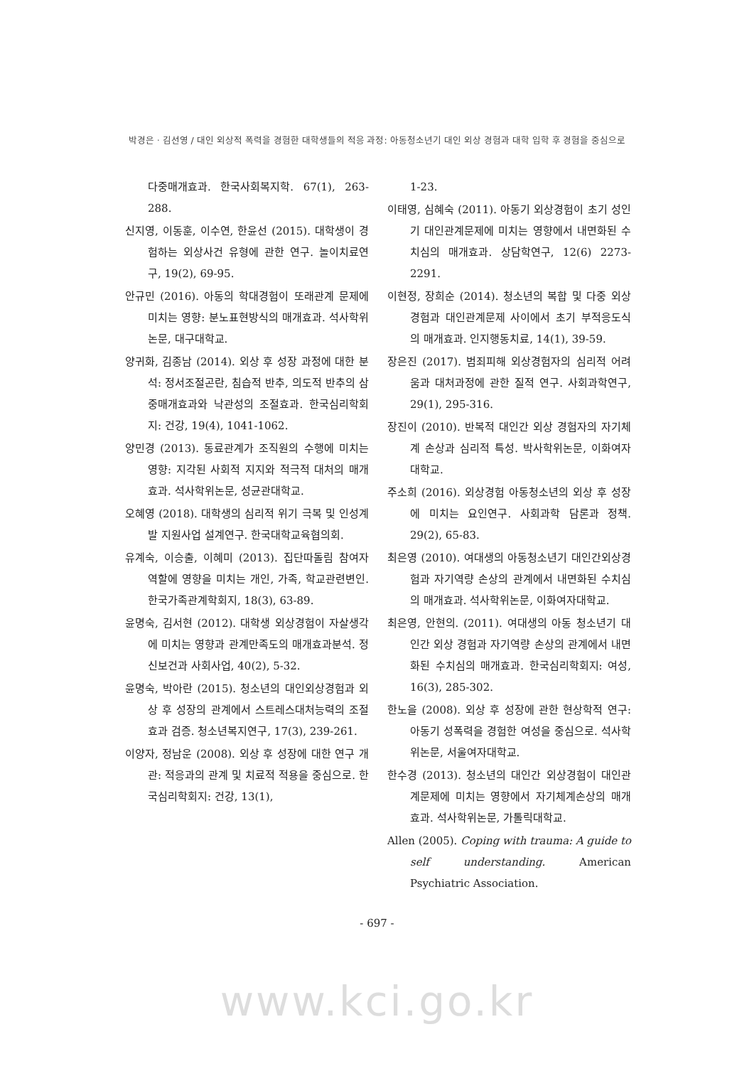박경은ㆍ김선영 / 대인 외상적 폭력을 경험한 대학생들의 적응 과정: 아동청소년기 대인 외상 경험과 대학 입학 후 경험을 중심으로
다중매개효과. 한국사회복지학. 67(1), 263-288.
신지영, 이동훈, 이수연, 한윤선 (2015). 대학생이 경험하는 외상사건 유형에 관한 연구. 놀이치료연구, 19(2), 69-95.
안규민 (2016). 아동의 학대경험이 또래관계 문제에 미치는 영향: 분노표현방식의 매개효과. 석사학위논문, 대구대학교.
양귀화, 김종남 (2014). 외상 후 성장 과정에 대한 분석: 정서조절곤란, 침습적 반추, 의도적 반추의 삼중매개효과와 낙관성의 조절효과. 한국심리학회지: 건강, 19(4), 1041-1062.
양민경 (2013). 동료관계가 조직원의 수행에 미치는 영향: 지각된 사회적 지지와 적극적 대처의 매개효과. 석사학위논문, 성균관대학교.
오혜영 (2018). 대학생의 심리적 위기 극복 및 인성계발 지원사업 설계연구. 한국대학교육협의회.
유계숙, 이승출, 이혜미 (2013). 집단따돌림 참여자 역할에 영향을 미치는 개인, 가족, 학교관련변인. 한국가족관계학회지, 18(3), 63-89.
윤명숙, 김서현 (2012). 대학생 외상경험이 자살생각에 미치는 영향과 관계만족도의 매개효과분석. 정신보건과 사회사업, 40(2), 5-32.
윤명숙, 박아란 (2015). 청소년의 대인외상경험과 외상 후 성장의 관계에서 스트레스대처능력의 조절효과 검증. 청소년복지연구, 17(3), 239-261.
이양자, 정남운 (2008). 외상 후 성장에 대한 연구 개관: 적응과의 관계 및 치료적 적용을 중심으로. 한국심리학회지: 건강, 13(1),
1-23.
이태영, 심혜숙 (2011). 아동기 외상경험이 초기 성인기 대인관계문제에 미치는 영향에서 내면화된 수치심의 매개효과. 상담학연구, 12(6) 2273-2291.
이현정, 장희순 (2014). 청소년의 복합 및 다중 외상 경험과 대인관계문제 사이에서 초기 부적응도식의 매개효과. 인지행동치료, 14(1), 39-59.
장은진 (2017). 범죄피해 외상경험자의 심리적 어려움과 대처과정에 관한 질적 연구. 사회과학연구, 29(1), 295-316.
장진이 (2010). 반복적 대인간 외상 경험자의 자기체계 손상과 심리적 특성. 박사학위논문, 이화여자대학교.
주소희 (2016). 외상경험 아동청소년의 외상 후 성장에 미치는 요인연구. 사회과학 담론과 정책. 29(2), 65-83.
최은영 (2010). 여대생의 아동청소년기 대인간외상경험과 자기역량 손상의 관계에서 내면화된 수치심의 매개효과. 석사학위논문, 이화여자대학교.
최은영, 안현의. (2011). 여대생의 아동 청소년기 대인간 외상 경험과 자기역량 손상의 관계에서 내면화된 수치심의 매개효과. 한국심리학회지: 여성, 16(3), 285-302.
한노을 (2008). 외상 후 성장에 관한 현상학적 연구: 아동기 성폭력을 경험한 여성을 중심으로. 석사학위논문, 서울여자대학교.
한수경 (2013). 청소년의 대인간 외상경험이 대인관계문제에 미치는 영향에서 자기체계손상의 매개효과. 석사학위논문, 가톨릭대학교.
Allen (2005). Coping with trauma: A guide to self understanding. American Psychiatric Association.
- 697 -
www.kci.go.kr